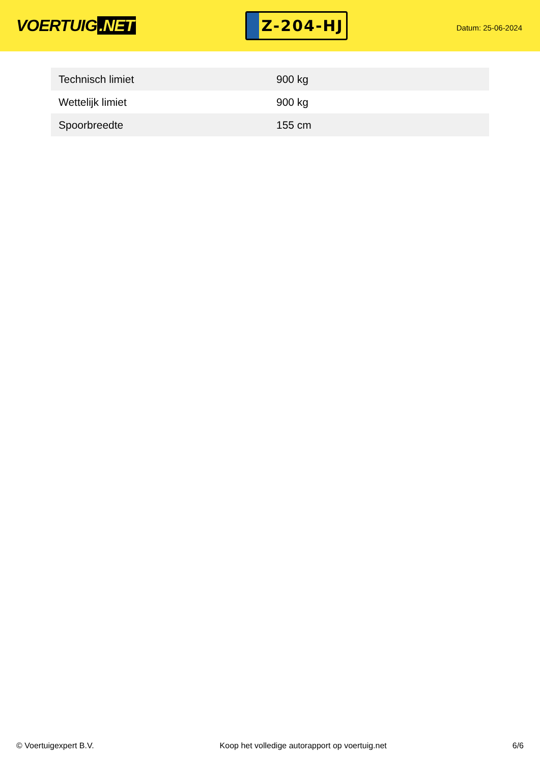VOERTUIG.NET
Z-204-HJ
Datum: 25-06-2024
| Technisch limiet | 900 kg |
| Wettelijk limiet | 900 kg |
| Spoorbreedte | 155 cm |
© Voertuigexpert B.V. Koop het volledige autorapport op voertuig.net 6/6